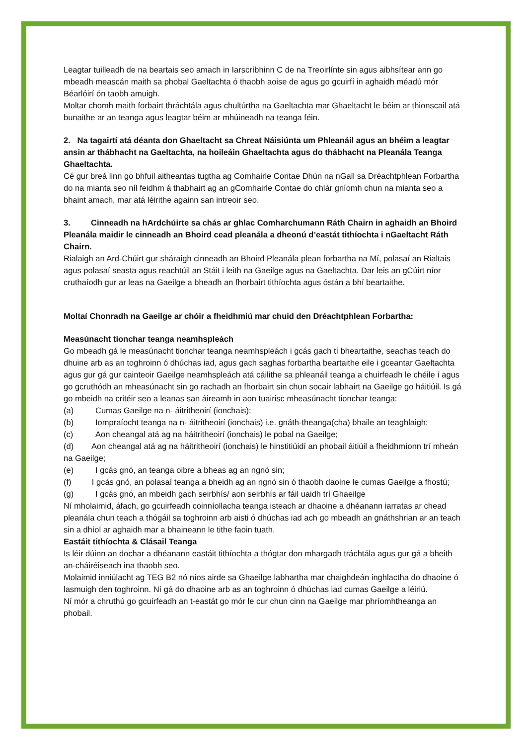Leagtar tuilleadh de na beartais seo amach in Iarscríbhinn C de na Treoirlínte sin agus aibhsítear ann go mbeadh meascán maith sa phobal Gaeltachta ó thaobh aoise de agus go gcuirfí in aghaidh méadú mór Béarlóirí ón taobh amuigh.
Moltar chomh maith forbairt thráchtála agus chultúrtha na Gaeltachta mar Ghaeltacht le béim ar thionscail atá bunaithe ar an teanga agus leagtar béim ar mhúineadh na teanga féin.
2. Na tagairtí atá déanta don Ghaeltacht sa Chreat Náisiúnta um Phleanáil agus an bhéim a leagtar ansin ar thábhacht na Gaeltachta, na hoileáin Ghaeltachta agus do thábhacht na Pleanála Teanga Ghaeltachta.
Cé gur breá linn go bhfuil aitheantas tugtha ag Comhairle Contae Dhún na nGall sa Dréachtphlean Forbartha do na mianta seo níl feidhm á thabhairt ag an gComhairle Contae do chlár gníomh chun na mianta seo a bhaint amach, mar atá léirithe againn san intreoir seo.
3. Cinneadh na hArdchúirte sa chás ar ghlac Comharchumann Ráth Chairn in aghaidh an Bhoird Pleanála maidir le cinneadh an Bhoird cead pleanála a dheonú d’eastát tithíochta i nGaeltacht Ráth Chairn.
Rialaigh an Ard-Chúirt gur sháraigh cinneadh an Bhoird Pleanála plean forbartha na Mí, polasaí an Rialtais agus polasaí seasta agus reachtúil an Stáit i leith na Gaeilge agus na Gaeltachta. Dar leis an gCúirt níor cruthaíodh gur ar leas na Gaeilge a bheadh an fhorbairt tithíochta agus óstán a bhí beartaithe.
Moltaí Chonradh na Gaeilge ar chóir a fheidhmiú mar chuid den Dréachtphlean Forbartha:
Measúnacht tionchar teanga neamhspleách
Go mbeadh gá le measúnacht tionchar teanga neamhspleách i gcás gach tí bheartaithe, seachas teach do dhuine arb as an toghroinn ó dhúchas iad, agus gach saghas forbartha beartaithe eile i gceantar Gaeltachta agus gur gá gur cainteoir Gaeilge neamhspleách atá cáilithe sa phleanáil teanga a chuirfeadh le chéile í agus go gcruthódh an mheasúnacht sin go rachadh an fhorbairt sin chun socair labhairt na Gaeilge go háitiúil. Is gá go mbeidh na critéir seo a leanas san áireamh in aon tuairisc mheasúnacht tionchar teanga:
(a) Cumas Gaeilge na n- áitritheoirí (ionchais);
(b) Iompraíocht teanga na n- áitritheoirí (ionchais) i.e. gnáth-theanga(cha) bhaile an teaghlaigh;
(c) Aon cheangal atá ag na háitritheoirí (ionchais) le pobal na Gaeilge;
(d) Aon cheangal atá ag na háitritheoirí (ionchais) le hinstitiúidí an phobail áitiúil a fheidhmíonn trí mheán na Gaeilge;
(e) I gcás gnó, an teanga oibre a bheas ag an ngnó sin;
(f) I gcás gnó, an polasaí teanga a bheidh ag an ngnó sin ó thaobh daoine le cumas Gaeilge a fhostú;
(g) I gcás gnó, an mbeidh gach seirbhís/ aon seirbhís ar fáil uaidh trí Ghaeilge
Ní mholaimid, áfach, go gcuirfeadh coinníollacha teanga isteach ar dhaoine a dhéanann iarratas ar chead pleanála chun teach a thógáil sa toghroinn arb aisti ó dhúchas iad ach go mbeadh an gnáthshrian ar an teach sin a dhíol ar aghaidh mar a bhaineann le tithe faoin tuath.
Eastáit tithíochta & Clásail Teanga
Is léir dúinn an dochar a dhéanann eastáit tithíochta a thógtar don mhargadh tráchtála agus gur gá a bheith an-cháiréiseach ina thaobh seo.
Molaimid inniúlacht ag TEG B2 nó níos airde sa Ghaeilge labhartha mar chaighdeán inghlactha do dhaoine ó lasmuigh den toghroinn. Ní gá do dhaoine arb as an toghroinn ó dhúchas iad cumas Gaeilge a léiriú.
Ní mór a chruthú go gcuirfeadh an t-eastát go mór le cur chun cinn na Gaeilge mar phríomhtheanga an phobail.